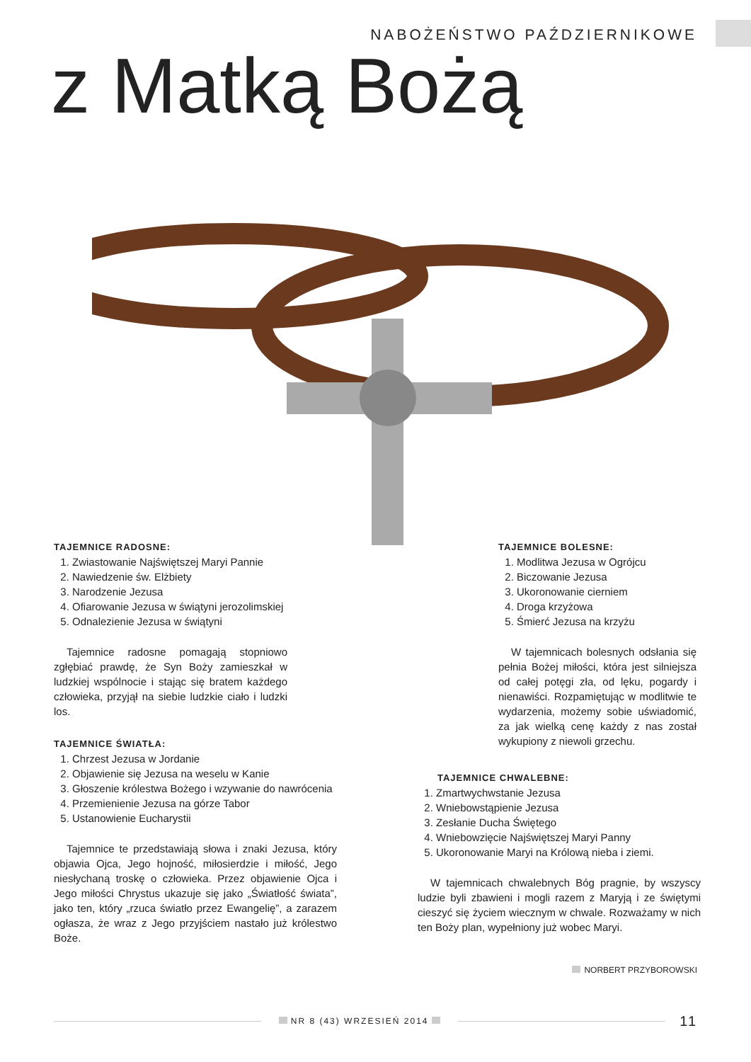NABOŻEŃSTWO PAŹDZIERNIKOWE
z Matką Bożą
TAJEMNICE RADOSNE:
1. Zwiastowanie Najświętszej Maryi Pannie
2. Nawiedzenie św. Elżbiety
3. Narodzenie Jezusa
4. Ofiarowanie Jezusa w świątyni jerozolimskiej
5. Odnalezienie Jezusa w świątyni
Tajemnice radosne pomagają stopniowo zgłębiać prawdę, że Syn Boży zamieszkał w ludzkiej wspólnocie i stając się bratem każdego człowieka, przyjął na siebie ludzkie ciało i ludzki los.
TAJEMNICE BOLESNE:
1. Modlitwa Jezusa w Ogrójcu
2. Biczowanie Jezusa
3. Ukoronowanie cierniem
4. Droga krzyżowa
5. Śmierć Jezusa na krzyżu
W tajemnicach bolesnych odsłania się pełnia Bożej miłości, która jest silniejsza od całej potęgi zła, od lęku, pogardy i nienawiści. Rozpamiętując w modlitwie te wydarzenia, możemy sobie uświadomić, za jak wielką cenę każdy z nas został wykupiony z niewoli grzechu.
TAJEMNICE ŚWIATŁA:
1. Chrzest Jezusa w Jordanie
2. Objawienie się Jezusa na weselu w Kanie
3. Głoszenie królestwa Bożego i wzywanie do nawrócenia
4. Przemienienie Jezusa na górze Tabor
5. Ustanowienie Eucharystii
Tajemnice te przedstawiają słowa i znaki Jezusa, który objawia Ojca, Jego hojność, miłosierdzie i miłość, Jego niesłychaną troskę o człowieka. Przez objawienie Ojca i Jego miłości Chrystus ukazuje się jako „Światłość świata”, jako ten, który „rzuca światło przez Ewangelię”, a zarazem ogłasza, że wraz z Jego przyjściem nastało już królestwo Boże.
TAJEMNICE CHWALEBNE:
1. Zmartwychwstanie Jezusa
2. Wniebowstąpienie Jezusa
3. Zesłanie Ducha Świętego
4. Wniebowzięcie Najświętszej Maryi Panny
5. Ukoronowanie Maryi na Królową nieba i ziemi.
W tajemnicach chwalebnych Bóg pragnie, by wszyscy ludzie byli zbawieni i mogli razem z Maryją i ze świętymi cieszyć się życiem wiecznym w chwale. Rozważamy w nich ten Boży plan, wypełniony już wobec Maryi.
NORBERT PRZYBOROWSKI
NR 8 (43) WRZESIEŃ 2014
11